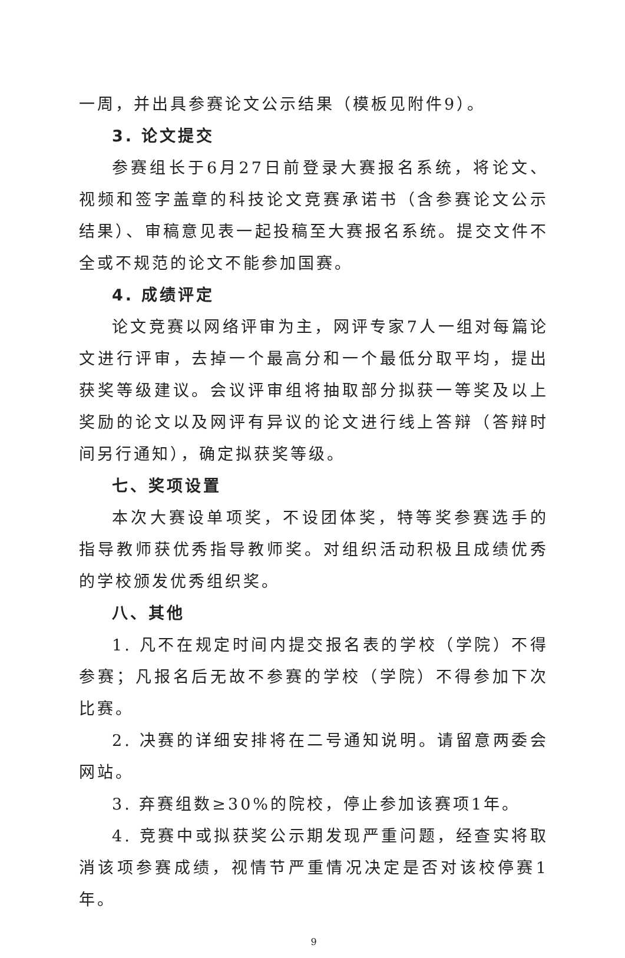一周，并出具参赛论文公示结果（模板见附件9）。
3. 论文提交
参赛组长于6月27日前登录大赛报名系统，将论文、视频和签字盖章的科技论文竞赛承诺书（含参赛论文公示结果）、审稿意见表一起投稿至大赛报名系统。提交文件不全或不规范的论文不能参加国赛。
4. 成绩评定
论文竞赛以网络评审为主，网评专家7人一组对每篇论文进行评审，去掉一个最高分和一个最低分取平均，提出获奖等级建议。会议评审组将抽取部分拟获一等奖及以上奖励的论文以及网评有异议的论文进行线上答辩（答辩时间另行通知），确定拟获奖等级。
七、奖项设置
本次大赛设单项奖，不设团体奖，特等奖参赛选手的指导教师获优秀指导教师奖。对组织活动积极且成绩优秀的学校颁发优秀组织奖。
八、其他
1. 凡不在规定时间内提交报名表的学校（学院）不得参赛；凡报名后无故不参赛的学校（学院）不得参加下次比赛。
2. 决赛的详细安排将在二号通知说明。请留意两委会网站。
3. 弃赛组数≥30%的院校，停止参加该赛项1年。
4. 竞赛中或拟获奖公示期发现严重问题，经查实将取消该项参赛成绩，视情节严重情况决定是否对该校停赛1年。
9